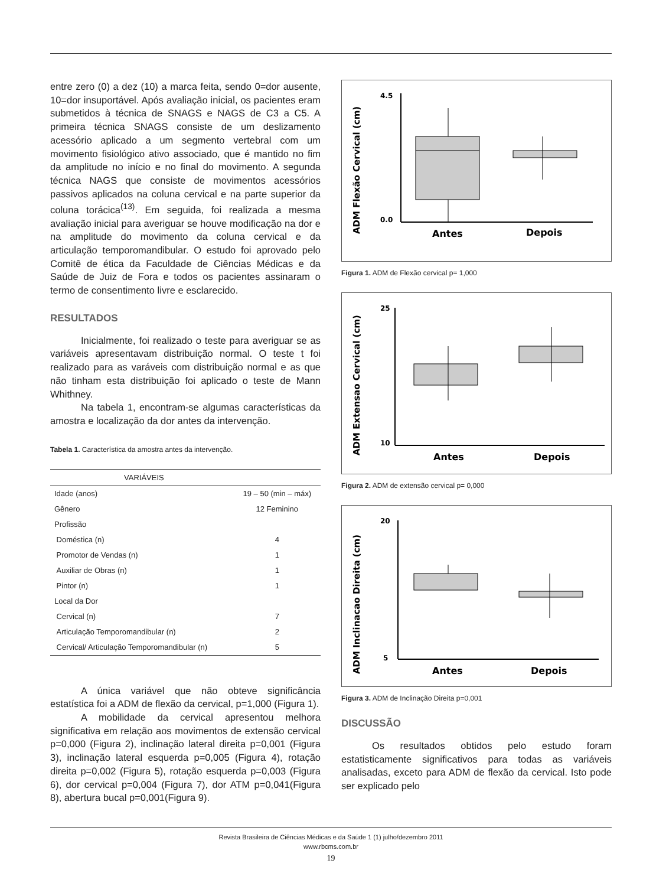entre zero (0) a dez (10) a marca feita, sendo 0=dor ausente, 10=dor insuportável. Após avaliação inicial, os pacientes eram submetidos à técnica de SNAGS e NAGS de C3 a C5. A primeira técnica SNAGS consiste de um deslizamento acessório aplicado a um segmento vertebral com um movimento fisiológico ativo associado, que é mantido no fim da amplitude no início e no final do movimento. A segunda técnica NAGS que consiste de movimentos acessórios passivos aplicados na coluna cervical e na parte superior da coluna torácica<sup>(13)</sup>. Em seguida, foi realizada a mesma avaliação inicial para averiguar se houve modificação na dor e na amplitude do movimento da coluna cervical e da articulação temporomandibular. O estudo foi aprovado pelo Comitê de ética da Faculdade de Ciências Médicas e da Saúde de Juiz de Fora e todos os pacientes assinaram o termo de consentimento livre e esclarecido.
RESULTADOS
Inicialmente, foi realizado o teste para averiguar se as variáveis apresentavam distribuição normal. O teste t foi realizado para as varáveis com distribuição normal e as que não tinham esta distribuição foi aplicado o teste de Mann Whithney.
Na tabela 1, encontram-se algumas características da amostra e localização da dor antes da intervenção.
Tabela 1. Característica da amostra antes da intervenção.
| VARIÁVEIS | |
| --- | --- |
| Idade (anos) | 19 – 50 (min – máx) |
| Gênero | 12 Feminino |
| Profissão | |
| Doméstica (n) | 4 |
| Promotor de Vendas (n) | 1 |
| Auxiliar de Obras (n) | 1 |
| Pintor (n) | 1 |
| Local da Dor | |
| Cervical (n) | 7 |
| Articulação Temporomandibular (n) | 2 |
| Cervical/ Articulação Temporomandibular (n) | 5 |
A única variável que não obteve significância estatística foi a ADM de flexão da cervical, p=1,000 (Figura 1).
A mobilidade da cervical apresentou melhora significativa em relação aos movimentos de extensão cervical p=0,000 (Figura 2), inclinação lateral direita p=0,001 (Figura 3), inclinação lateral esquerda p=0,005 (Figura 4), rotação direita p=0,002 (Figura 5), rotação esquerda p=0,003 (Figura 6), dor cervical p=0,004 (Figura 7), dor ATM p=0,041(Figura 8), abertura bucal p=0,001(Figura 9).
ADM Flexão Cervical (cm)
4.5
0.0
Antes
Depois
Figura 1. ADM de Flexão cervical p= 1,000
ADM Extensao Cervical (cm)
25
10
Antes
Depois
Figura 2. ADM de extensão cervical p= 0,000
ADM Inclinacao Direita (cm)
20
5
Antes
Depois
Figura 3. ADM de Inclinação Direita p=0,001
DISCUSSÃO
Os resultados obtidos pelo estudo foram estatisticamente significativos para todas as variáveis analisadas, exceto para ADM de flexão da cervical. Isto pode ser explicado pelo
Revista Brasileira de Ciências Médicas e da Saúde 1 (1) julho/dezembro 2011
www.rbcms.com.br
19